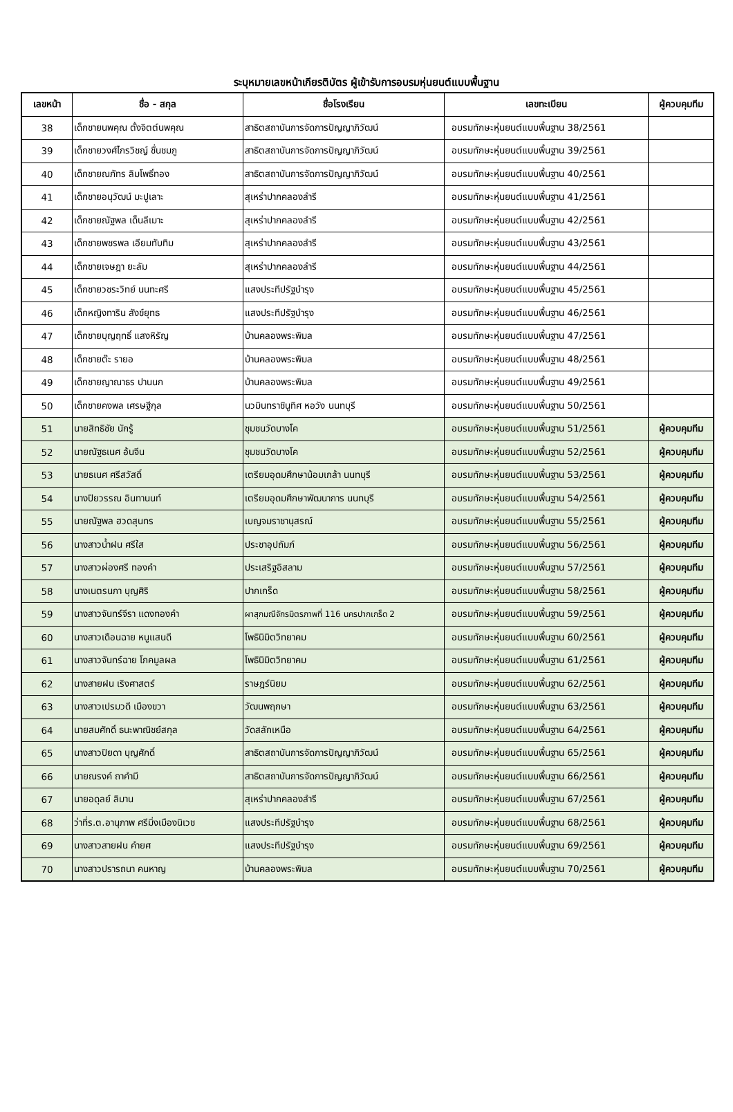ระบุหมายเลขหน้าเกียรติบัตร ผู้เข้ารับการอบรมหุ่นยนต์แบบพื้นฐาน
| เลขหน้า | ชื่อ - สกุล | ชื่อโรงเรียน | เลขทะเบียน | ผู้ควบคุมทีม |
| --- | --- | --- | --- | --- |
| 38 | เด็กชายนพคุณ ตั้งจิตต์นพคุณ | สาธิตสถาบันการจัดการปัญญาภิวัฒน์ | อบรมทักษะหุ่นยนต์แบบพื้นฐาน 38/2561 | |
| 39 | เด็กชายวงศ์ไกรวิชญ์ ชื่นชมภู | สาธิตสถาบันการจัดการปัญญาภิวัฒน์ | อบรมทักษะหุ่นยนต์แบบพื้นฐาน 39/2561 | |
| 40 | เด็กชายณภัทร ลิมโพธิ์ทอง | สาธิตสถาบันการจัดการปัญญาภิวัฒน์ | อบรมทักษะหุ่นยนต์แบบพื้นฐาน 40/2561 | |
| 41 | เด็กชายอนุวัฒน์ มะปูเลาะ | สุเหร่าปากคลองลำรี | อบรมทักษะหุ่นยนต์แบบพื้นฐาน 41/2561 | |
| 42 | เด็กชายณัฐพล เด็นลีเมาะ | สุเหร่าปากคลองลำรี | อบรมทักษะหุ่นยนต์แบบพื้นฐาน 42/2561 | |
| 43 | เด็กชายพชรพล เอียมทับทิม | สุเหร่าปากคลองลำรี | อบรมทักษะหุ่นยนต์แบบพื้นฐาน 43/2561 | |
| 44 | เด็กชายเจษฎา ยะลัม | สุเหร่าปากคลองลำรี | อบรมทักษะหุ่นยนต์แบบพื้นฐาน 44/2561 | |
| 45 | เด็กชายวชระวิทย์ นนทะศรี | แสงประทีปรัฐบำรุง | อบรมทักษะหุ่นยนต์แบบพื้นฐาน 45/2561 | |
| 46 | เด็กหญิงทาริน สังข์ยุทธ | แสงประทีปรัฐบำรุง | อบรมทักษะหุ่นยนต์แบบพื้นฐาน 46/2561 | |
| 47 | เด็กชายบุญฤทธิ์ แสงหิรัญ | บ้านคลองพระพิมล | อบรมทักษะหุ่นยนต์แบบพื้นฐาน 47/2561 | |
| 48 | เด็กชายต๊ะ รายอ | บ้านคลองพระพิมล | อบรมทักษะหุ่นยนต์แบบพื้นฐาน 48/2561 | |
| 49 | เด็กชายญาณาธร ปานนก | บ้านคลองพระพิมล | อบรมทักษะหุ่นยนต์แบบพื้นฐาน 49/2561 | |
| 50 | เด็กชายคงพล เศรษฐีกุล | นวมินทราชินูทิศ หอวัง นนทบุรี | อบรมทักษะหุ่นยนต์แบบพื้นฐาน 50/2561 | |
| 51 | นายสิทธิชัย นักรู้ | ชุมชนวัดบางโค | อบรมทักษะหุ่นยนต์แบบพื้นฐาน 51/2561 | ผู้ควบคุมทีม |
| 52 | นายณัฐธเนศ อ้นจีน | ชุมชนวัดบางโค | อบรมทักษะหุ่นยนต์แบบพื้นฐาน 52/2561 | ผู้ควบคุมทีม |
| 53 | นายธเนศ ศรีสวัสดิ์ | เตรียมอุดมศึกษาน้อมเกล้า นนทบุรี | อบรมทักษะหุ่นยนต์แบบพื้นฐาน 53/2561 | ผู้ควบคุมทีม |
| 54 | นางปิยวรรณ อินทานนท์ | เตรียมอุดมศึกษาพัฒนาการ นนทบุรี | อบรมทักษะหุ่นยนต์แบบพื้นฐาน 54/2561 | ผู้ควบคุมทีม |
| 55 | นายณัฐพล ฮวดสุนทร | เบญจมราชานุสรณ์ | อบรมทักษะหุ่นยนต์แบบพื้นฐาน 55/2561 | ผู้ควบคุมทีม |
| 56 | นางสาวน้ำฝน ศรีใส | ประชาอุปถัมภ์ | อบรมทักษะหุ่นยนต์แบบพื้นฐาน 56/2561 | ผู้ควบคุมทีม |
| 57 | นางสาวผ่องศรี ทองคำ | ประเสริฐอิสลาม | อบรมทักษะหุ่นยนต์แบบพื้นฐาน 57/2561 | ผู้ควบคุมทีม |
| 58 | นางเนตรนภา บุญศิริ | ปากเกร็ด | อบรมทักษะหุ่นยนต์แบบพื้นฐาน 58/2561 | ผู้ควบคุมทีม |
| 59 | นางสาวจันทร์จีรา แดงทองคำ | ผาสุกมณีจักรมิตรภาพที่ 116 นครปากเกร็ด 2 | อบรมทักษะหุ่นยนต์แบบพื้นฐาน 59/2561 | ผู้ควบคุมทีม |
| 60 | นางสาวเดือนฉาย หนูแสนดี | โพธินิมิตวิทยาคม | อบรมทักษะหุ่นยนต์แบบพื้นฐาน 60/2561 | ผู้ควบคุมทีม |
| 61 | นางสาวจันทร์ฉาย โภคมูลผล | โพธินิมิตวิทยาคม | อบรมทักษะหุ่นยนต์แบบพื้นฐาน 61/2561 | ผู้ควบคุมทีม |
| 62 | นางสายฝน เริงศาสตร์ | ราษฎร์นิยม | อบรมทักษะหุ่นยนต์แบบพื้นฐาน 62/2561 | ผู้ควบคุมทีม |
| 63 | นางสาวเปรมวดี เมืองขวา | วัฒนพฤกษา | อบรมทักษะหุ่นยนต์แบบพื้นฐาน 63/2561 | ผู้ควบคุมทีม |
| 64 | นายสมศักดิ์ ธนะพาณิชย์สกุล | วัดสลักเหนือ | อบรมทักษะหุ่นยนต์แบบพื้นฐาน 64/2561 | ผู้ควบคุมทีม |
| 65 | นางสาวปิยดา บุญศักดิ์ | สาธิตสถาบันการจัดการปัญญาภิวัฒน์ | อบรมทักษะหุ่นยนต์แบบพื้นฐาน 65/2561 | ผู้ควบคุมทีม |
| 66 | นายณรงค์ ถาคำมี | สาธิตสถาบันการจัดการปัญญาภิวัฒน์ | อบรมทักษะหุ่นยนต์แบบพื้นฐาน 66/2561 | ผู้ควบคุมทีม |
| 67 | นายอดุลย์ ลิมาน | สุเหร่าปากคลองลำรี | อบรมทักษะหุ่นยนต์แบบพื้นฐาน 67/2561 | ผู้ควบคุมทีม |
| 68 | ว่าที่ร.ต.อานุภาพ ศรีมิ่งเมืองนิเวช | แสงประทีปรัฐบำรุง | อบรมทักษะหุ่นยนต์แบบพื้นฐาน 68/2561 | ผู้ควบคุมทีม |
| 69 | นางสาวสายฝน คำยศ | แสงประทีปรัฐบำรุง | อบรมทักษะหุ่นยนต์แบบพื้นฐาน 69/2561 | ผู้ควบคุมทีม |
| 70 | นางสาวปรารถนา คนหาญ | บ้านคลองพระพิมล | อบรมทักษะหุ่นยนต์แบบพื้นฐาน 70/2561 | ผู้ควบคุมทีม |